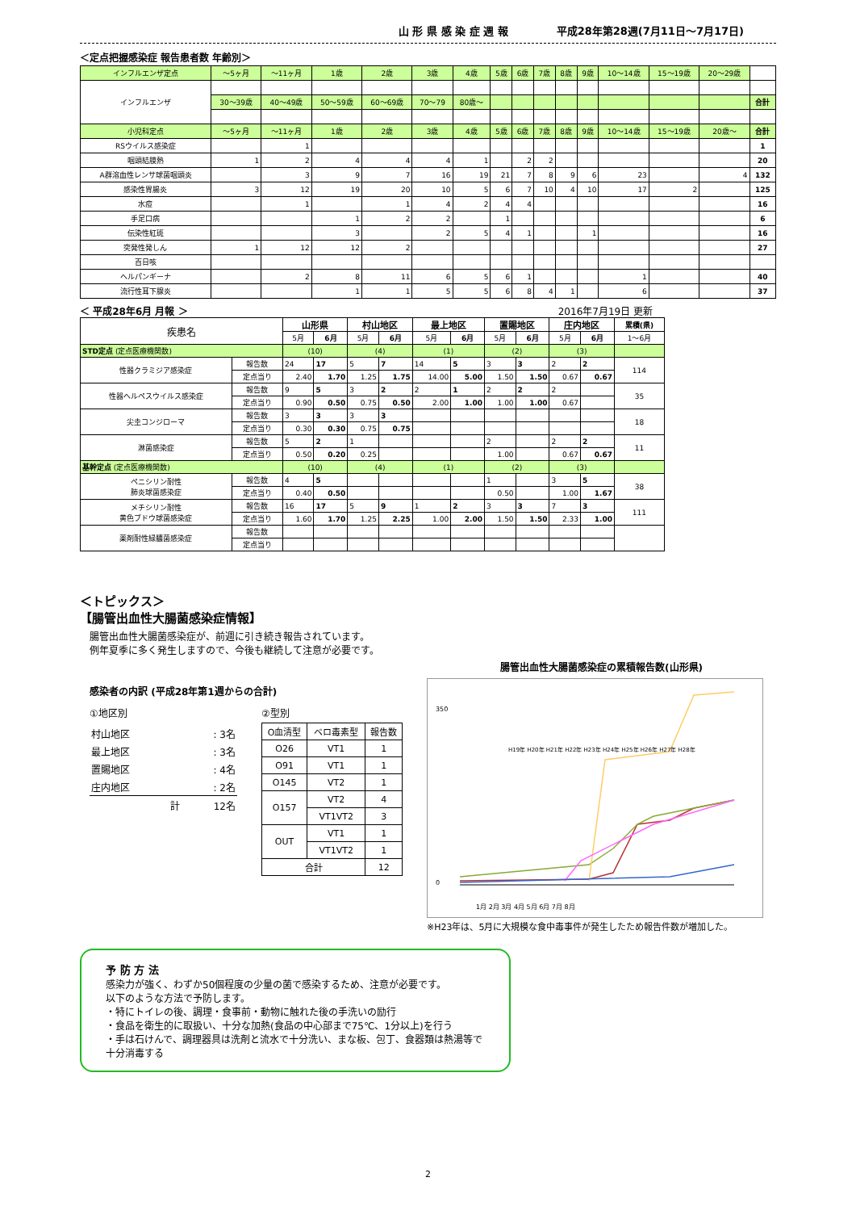山 形 県 感 染 症 週 報 平成28年第28週(7月11日～7月17日)
＜定点把握感染症 報告患者数 年齢別＞
| インフルエンザ定点 | ～5ヶ月 | ～11ヶ月 | 1歳 | 2歳 | 3歳 | 4歳 | 5歳 | 6歳 | 7歳 | 8歳 | 9歳 | 10～14歳 | 15～19歳 | 20～29歳 | |
| --- | --- | --- | --- | --- | --- | --- | --- | --- | --- | --- | --- | --- | --- | --- | --- |
| インフルエンザ | | | | | | | | | | | | | | | |
| | 30～39歳 | 40～49歳 | 50～59歳 | 60～69歳 | 70～79 | 80歳～ | | | | | | | | | 合計 |
| 小児科定点 | ～5ヶ月 | ～11ヶ月 | 1歳 | 2歳 | 3歳 | 4歳 | 5歳 | 6歳 | 7歳 | 8歳 | 9歳 | 10～14歳 | 15～19歳 | 20歳～ | 合計 |
| RSウイルス感染症 | | 1 | | | | | | | | | | | | | 1 |
| 咽頭結膜熱 | 1 | 2 | 4 | 4 | 4 | 1 | | 2 | 2 | | | | | | 20 |
| A群溶血性レンサ球菌咽頭炎 | | 3 | 9 | 7 | 16 | 19 | 21 | 7 | 8 | 9 | 6 | 23 | | 4 | 132 |
| 感染性胃腸炎 | 3 | 12 | 19 | 20 | 10 | 5 | 6 | 7 | 10 | 4 | 10 | 17 | 2 | | 125 |
| 水痘 | | 1 | | 1 | 4 | 2 | 4 | 4 | | | | | | | 16 |
| 手足口病 | | | 1 | 2 | 2 | | 1 | | | | | | | | 6 |
| 伝染性紅斑 | | | 3 | | 2 | 5 | 4 | 1 | | | 1 | | | | 16 |
| 突発性発しん | 1 | 12 | 12 | 2 | | | | | | | | | | | 27 |
| 百日咳 | | | | | | | | | | | | | | | |
| ヘルパンギーナ | | 2 | 8 | 11 | 6 | 5 | 6 | 1 | | | | 1 | | | 40 |
| 流行性耳下腺炎 | | | 1 | 1 | 5 | 5 | 6 | 8 | 4 | 1 | | 6 | | | 37 |
＜ 平成28年6月 月報 ＞ 2016年7月19日 更新
| 疾患名 | | 山形県 | | 村山地区 | | 最上地区 | | 置賜地区 | | 庄内地区 | | 累積(県) |
| --- | --- | --- | --- | --- | --- | --- | --- | --- | --- | --- | --- | --- |
| | | 5月 | 6月 | 5月 | 6月 | 5月 | 6月 | 5月 | 6月 | 5月 | 6月 | 1～6月 |
| STD定点 (定点医療機関数) | | (10) | | (4) | | (1) | | (2) | | (3) | | |
| 性器クラミジア感染症 | 報告数 | 24 | 17 | 5 | 7 | 14 | 5 | 3 | 3 | 2 | 2 | 114 |
| | 定点当り | 2.40 | 1.70 | 1.25 | 1.75 | 14.00 | 5.00 | 1.50 | 1.50 | 0.67 | 0.67 | |
| 性器ヘルペスウイルス感染症 | 報告数 | 9 | 5 | 3 | 2 | 2 | 1 | 2 | 2 | 2 | | 35 |
| | 定点当り | 0.90 | 0.50 | 0.75 | 0.50 | 2.00 | 1.00 | 1.00 | 1.00 | 0.67 | | |
| 尖圭コンジローマ | 報告数 | 3 | 3 | 3 | 3 | | | | | | | 18 |
| | 定点当り | 0.30 | 0.30 | 0.75 | 0.75 | | | | | | | |
| 淋菌感染症 | 報告数 | 5 | 2 | 1 | | | | 2 | | 2 | 2 | 11 |
| | 定点当り | 0.50 | 0.20 | 0.25 | | | | 1.00 | | 0.67 | 0.67 | |
| 基幹定点 (定点医療機関数) | | (10) | | (4) | | (1) | | (2) | | (3) | | |
| ペニシリン耐性 肺炎球菌感染症 | 報告数 | 4 | 5 | | | | | 1 | | 3 | 5 | 38 |
| | 定点当り | 0.40 | 0.50 | | | | | 0.50 | | 1.00 | 1.67 | |
| メチシリン耐性 黄色ブドウ球菌感染症 | 報告数 | 16 | 17 | 5 | 9 | 1 | 2 | 3 | 3 | 7 | 3 | 111 |
| | 定点当り | 1.60 | 1.70 | 1.25 | 2.25 | 1.00 | 2.00 | 1.50 | 1.50 | 2.33 | 1.00 | |
| 薬剤耐性緑膿菌感染症 | 報告数 | | | | | | | | | | | |
| | 定点当り | | | | | | | | | | | |
＜トピックス＞
【腸管出血性大腸菌感染症情報】
腸管出血性大腸菌感染症が、前週に引き続き報告されています。
例年夏季に多く発生しますので、今後も継続して注意が必要です。
感染者の内訳 (平成28年第1週からの合計)
①地区別
| 村山地区 | : 3名 |
| 最上地区 | : 3名 |
| 置賜地区 | : 4名 |
| 庄内地区 | : 2名 |
| 計 | 12名 |
②型別
| O血清型 | ベロ毒素型 | 報告数 |
| --- | --- | --- |
| O26 | VT1 | 1 |
| O91 | VT1 | 1 |
| O145 | VT2 | 1 |
| O157 | VT2 | 4 |
| | VT1VT2 | 3 |
| OUT | VT1 | 1 |
| | VT1VT2 | 1 |
| 合計 | | 12 |
腸管出血性大腸菌感染症の累積報告数(山形県)
350
0
H19年 H20年 H21年 H22年 H23年 H24年 H25年 H26年 H27年 H28年
1月 2月 3月 4月 5月 6月 7月 8月
※H23年は、5月に大規模な食中毒事件が発生したため報告件数が増加した。
予 防 方 法
感染力が強く、わずか50個程度の少量の菌で感染するため、注意が必要です。
以下のような方法で予防します。
・特にトイレの後、調理・食事前・動物に触れた後の手洗いの励行
・食品を衛生的に取扱い、十分な加熱(食品の中心部まで75℃、1分以上)を行う
・手は石けんで、調理器具は洗剤と流水で十分洗い、まな板、包丁、食器類は熱湯等で十分消毒する
2